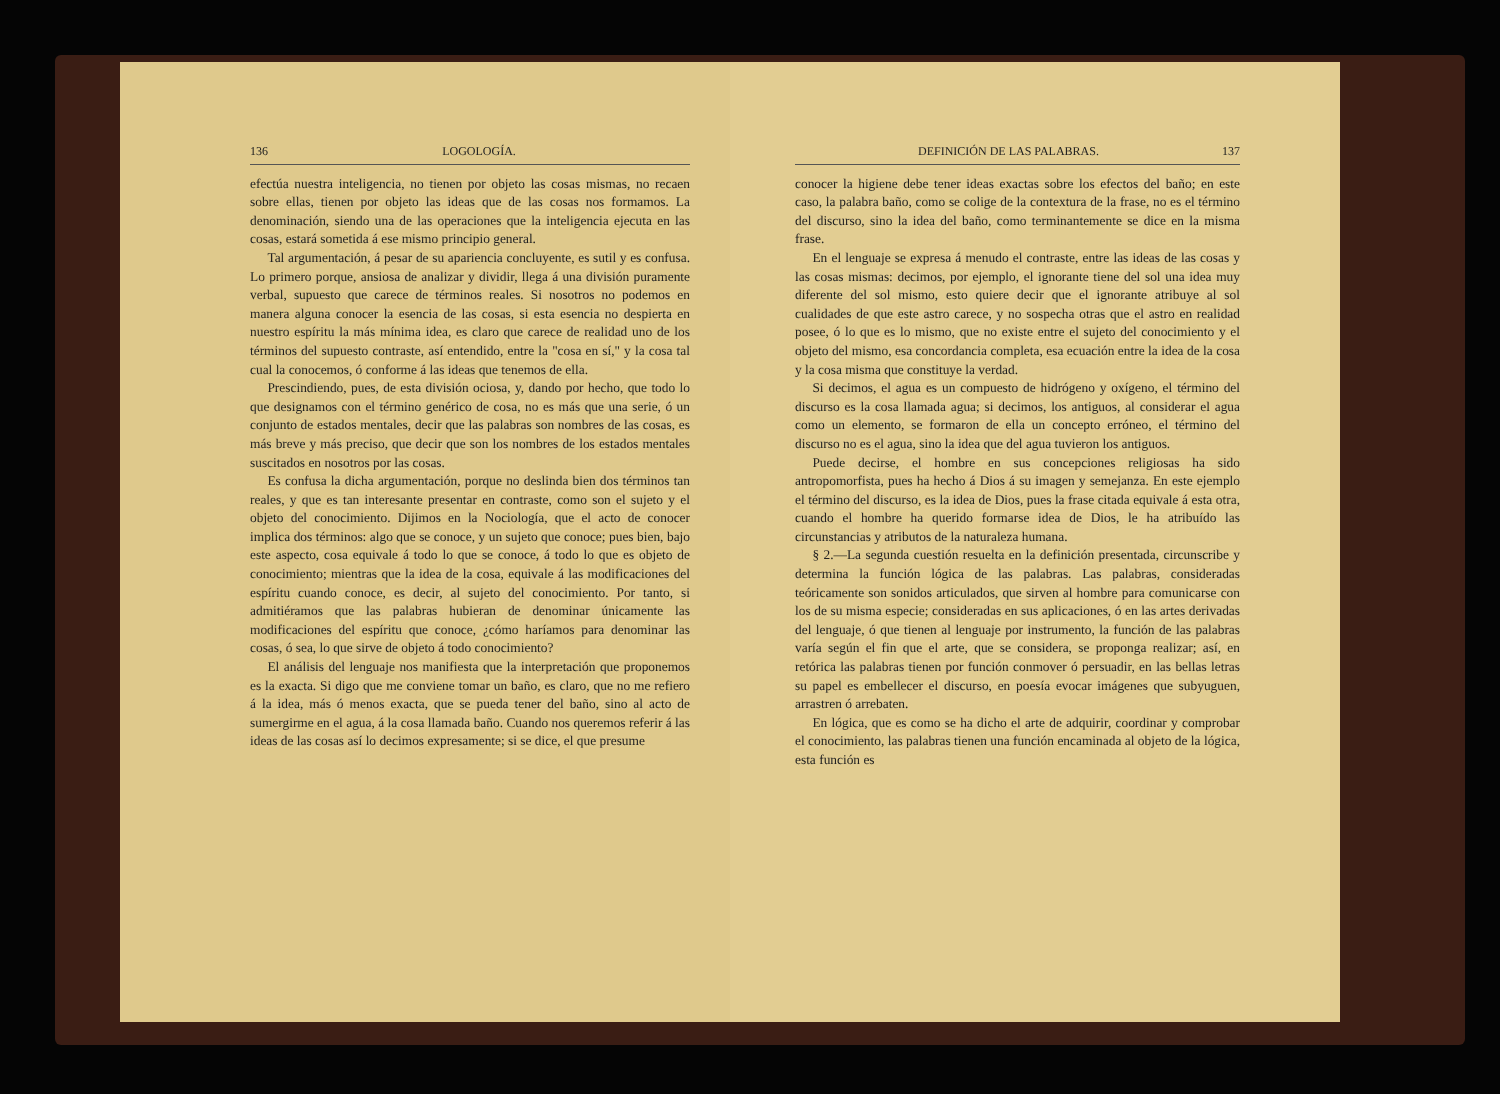136 LOGOLOGÍA.
efectúa nuestra inteligencia, no tienen por objeto las cosas mismas, no recaen sobre ellas, tienen por objeto las ideas que de las cosas nos formamos. La denominación, siendo una de las operaciones que la inteligencia ejecuta en las cosas, estará sometida á ese mismo principio general.
Tal argumentación, á pesar de su apariencia concluyente, es sutil y es confusa. Lo primero porque, ansiosa de analizar y dividir, llega á una división puramente verbal, supuesto que carece de términos reales. Si nosotros no podemos en manera alguna conocer la esencia de las cosas, si esta esencia no despierta en nuestro espíritu la más mínima idea, es claro que carece de realidad uno de los términos del supuesto contraste, así entendido, entre la "cosa en sí," y la cosa tal cual la conocemos, ó conforme á las ideas que tenemos de ella.
Prescindiendo, pues, de esta división ociosa, y, dando por hecho, que todo lo que designamos con el término genérico de cosa, no es más que una serie, ó un conjunto de estados mentales, decir que las palabras son nombres de las cosas, es más breve y más preciso, que decir que son los nombres de los estados mentales suscitados en nosotros por las cosas.
Es confusa la dicha argumentación, porque no deslinda bien dos términos tan reales, y que es tan interesante presentar en contraste, como son el sujeto y el objeto del conocimiento. Dijimos en la Nociología, que el acto de conocer implica dos términos: algo que se conoce, y un sujeto que conoce; pues bien, bajo este aspecto, cosa equivale á todo lo que se conoce, á todo lo que es objeto de conocimiento; mientras que la idea de la cosa, equivale á las modificaciones del espíritu cuando conoce, es decir, al sujeto del conocimiento. Por tanto, si admitiéramos que las palabras hubieran de denominar únicamente las modificaciones del espíritu que conoce, ¿cómo haríamos para denominar las cosas, ó sea, lo que sirve de objeto á todo conocimiento?
El análisis del lenguaje nos manifiesta que la interpretación que proponemos es la exacta. Si digo que me conviene tomar un baño, es claro, que no me refiero á la idea, más ó menos exacta, que se pueda tener del baño, sino al acto de sumergirme en el agua, á la cosa llamada baño. Cuando nos queremos referir á las ideas de las cosas así lo decimos expresamente; si se dice, el que presume
DEFINICIÓN DE LAS PALABRAS. 137
conocer la higiene debe tener ideas exactas sobre los efectos del baño; en este caso, la palabra baño, como se colige de la contextura de la frase, no es el término del discurso, sino la idea del baño, como terminantemente se dice en la misma frase.
En el lenguaje se expresa á menudo el contraste, entre las ideas de las cosas y las cosas mismas: decimos, por ejemplo, el ignorante tiene del sol una idea muy diferente del sol mismo, esto quiere decir que el ignorante atribuye al sol cualidades de que este astro carece, y no sospecha otras que el astro en realidad posee, ó lo que es lo mismo, que no existe entre el sujeto del conocimiento y el objeto del mismo, esa concordancia completa, esa ecuación entre la idea de la cosa y la cosa misma que constituye la verdad.
Si decimos, el agua es un compuesto de hidrógeno y oxígeno, el término del discurso es la cosa llamada agua; si decimos, los antiguos, al considerar el agua como un elemento, se formaron de ella un concepto erróneo, el término del discurso no es el agua, sino la idea que del agua tuvieron los antiguos.
Puede decirse, el hombre en sus concepciones religiosas ha sido antropomorfista, pues ha hecho á Dios á su imagen y semejanza. En este ejemplo el término del discurso, es la idea de Dios, pues la frase citada equivale á esta otra, cuando el hombre ha querido formarse idea de Dios, le ha atribuído las circunstancias y atributos de la naturaleza humana.
§ 2.—La segunda cuestión resuelta en la definición presentada, circunscribe y determina la función lógica de las palabras. Las palabras, consideradas teóricamente son sonidos articulados, que sirven al hombre para comunicarse con los de su misma especie; consideradas en sus aplicaciones, ó en las artes derivadas del lenguaje, ó que tienen al lenguaje por instrumento, la función de las palabras varía según el fin que el arte, que se considera, se proponga realizar; así, en retórica las palabras tienen por función conmover ó persuadir, en las bellas letras su papel es embellecer el discurso, en poesía evocar imágenes que subyuguen, arrastren ó arrebaten.
En lógica, que es como se ha dicho el arte de adquirir, coordinar y comprobar el conocimiento, las palabras tienen una función encaminada al objeto de la lógica, esta función es